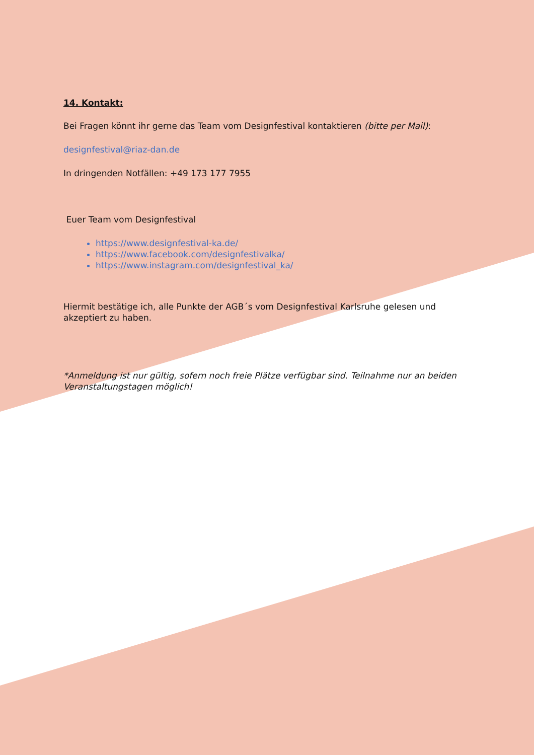14. Kontakt:
Bei Fragen könnt ihr gerne das Team vom Designfestival kontaktieren (bitte per Mail):
designfestival@riaz-dan.de
In dringenden Notfällen: +49 173 177 7955
Euer Team vom Designfestival
https://www.designfestival-ka.de/
https://www.facebook.com/designfestivalka/
https://www.instagram.com/designfestival_ka/
Hiermit bestätige ich, alle Punkte der AGB´s vom Designfestival Karlsruhe gelesen und akzeptiert zu haben.
*Anmeldung ist nur gültig, sofern noch freie Plätze verfügbar sind. Teilnahme nur an beiden Veranstaltungstagen möglich!